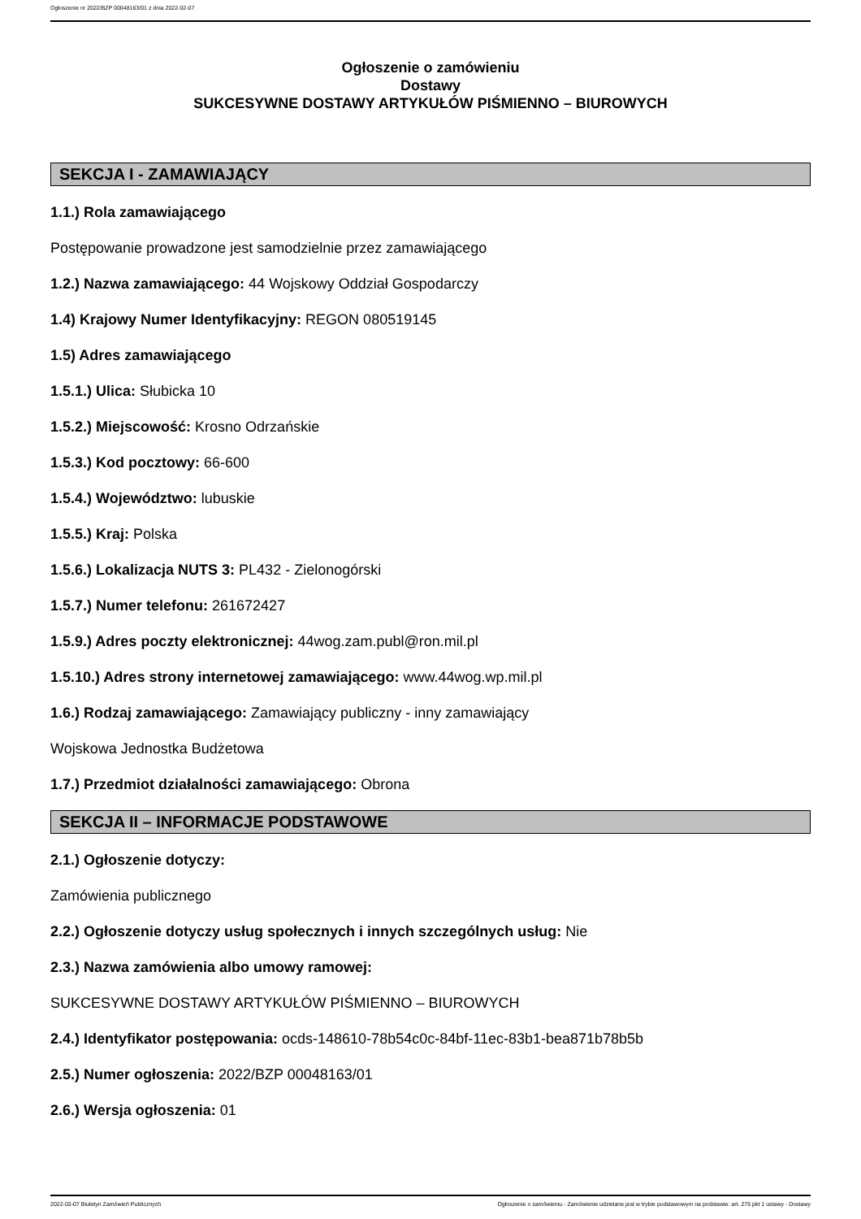Ogłoszenie nr 2022/BZP 00048163/01 z dnia 2022-02-07
Ogłoszenie o zamówieniu
Dostawy
SUKCESYWNE DOSTAWY ARTYKUŁÓW PIŚMIENNO – BIUROWYCH
SEKCJA I - ZAMAWIAJĄCY
1.1.) Rola zamawiającego
Postępowanie prowadzone jest samodzielnie przez zamawiającego
1.2.) Nazwa zamawiającego: 44 Wojskowy Oddział Gospodarczy
1.4) Krajowy Numer Identyfikacyjny: REGON 080519145
1.5) Adres zamawiającego
1.5.1.) Ulica: Słubicka 10
1.5.2.) Miejscowość: Krosno Odrzańskie
1.5.3.) Kod pocztowy: 66-600
1.5.4.) Województwo: lubuskie
1.5.5.) Kraj: Polska
1.5.6.) Lokalizacja NUTS 3: PL432 - Zielonogórski
1.5.7.) Numer telefonu: 261672427
1.5.9.) Adres poczty elektronicznej: 44wog.zam.publ@ron.mil.pl
1.5.10.) Adres strony internetowej zamawiającego: www.44wog.wp.mil.pl
1.6.) Rodzaj zamawiającego: Zamawiający publiczny - inny zamawiający
Wojskowa Jednostka Budżetowa
1.7.) Przedmiot działalności zamawiającego: Obrona
SEKCJA II – INFORMACJE PODSTAWOWE
2.1.) Ogłoszenie dotyczy:
Zamówienia publicznego
2.2.) Ogłoszenie dotyczy usług społecznych i innych szczególnych usług: Nie
2.3.) Nazwa zamówienia albo umowy ramowej:
SUKCESYWNE DOSTAWY ARTYKUŁÓW PIŚMIENNO – BIUROWYCH
2.4.) Identyfikator postępowania: ocds-148610-78b54c0c-84bf-11ec-83b1-bea871b78b5b
2.5.) Numer ogłoszenia: 2022/BZP 00048163/01
2.6.) Wersja ogłoszenia: 01
2022-02-07 Biuletyn Zamówień Publicznych Ogłoszenie o zamówieniu - Zamówienie udzielane jest w trybie podstawowym na podstawie: art. 275 pkt 1 ustawy - Dostawy